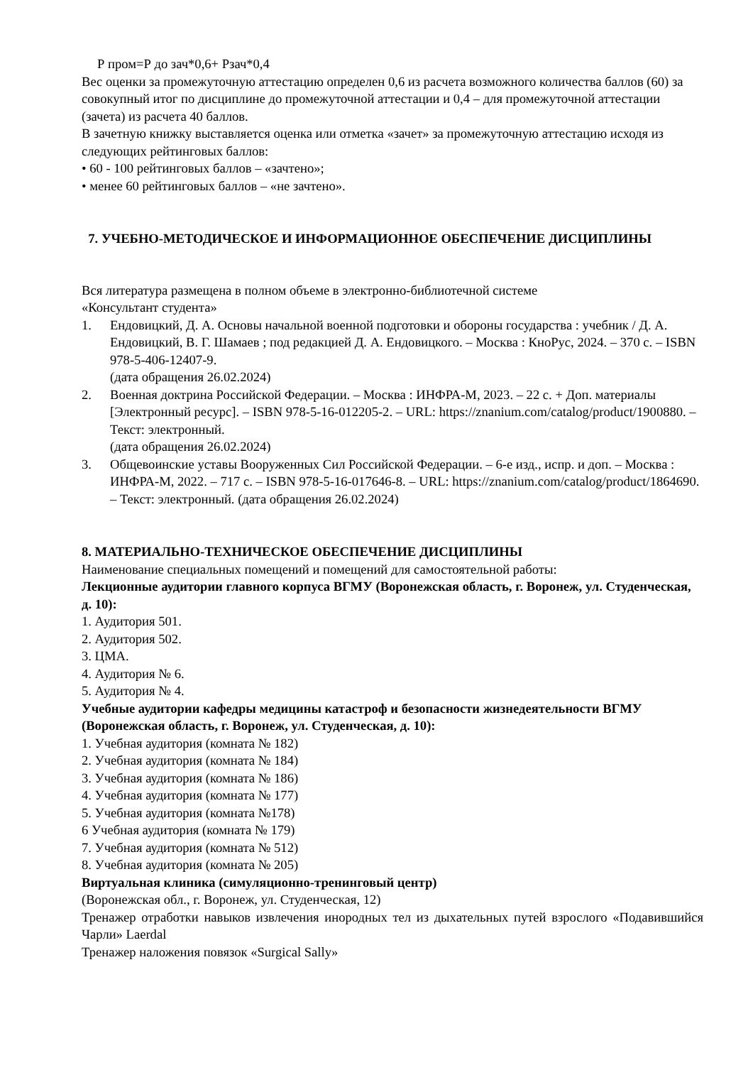Р пром=Р до зач*0,6+ Рзач*0,4
Вес оценки за промежуточную аттестацию определен 0,6 из расчета возможного количества баллов (60) за совокупный итог по дисциплине до промежуточной аттестации и 0,4 – для промежуточной аттестации (зачета) из расчета 40 баллов.
В зачетную книжку выставляется оценка или отметка «зачет» за промежуточную аттестацию исходя из следующих рейтинговых баллов:
• 60 - 100 рейтинговых баллов – «зачтено»;
• менее 60 рейтинговых баллов – «не зачтено».
7. УЧЕБНО-МЕТОДИЧЕСКОЕ И ИНФОРМАЦИОННОЕ ОБЕСПЕЧЕНИЕ ДИСЦИПЛИНЫ
Вся литература размещена в полном объеме в электронно-библиотечной системе
«Консультант студента»
1. Ендовицкий, Д. А. Основы начальной военной подготовки и обороны государства : учебник / Д. А. Ендовицкий, В. Г. Шамаев ; под редакцией Д. А. Ендовицкого. – Москва : КноРус, 2024. – 370 с. – ISBN 978-5-406-12407-9.
(дата обращения 26.02.2024)
2. Военная доктрина Российской Федерации. – Москва : ИНФРА-М, 2023. – 22 с. + Доп. материалы [Электронный ресурс]. – ISBN 978-5-16-012205-2. – URL: https://znanium.com/catalog/product/1900880. – Текст: электронный.
(дата обращения 26.02.2024)
3. Общевоинские уставы Вооруженных Сил Российской Федерации. – 6-е изд., испр. и доп. – Москва : ИНФРА-М, 2022. – 717 с. – ISBN 978-5-16-017646-8. – URL: https://znanium.com/catalog/product/1864690. – Текст: электронный. (дата обращения 26.02.2024)
8. МАТЕРИАЛЬНО-ТЕХНИЧЕСКОЕ ОБЕСПЕЧЕНИЕ ДИСЦИПЛИНЫ
Наименование специальных помещений и помещений для самостоятельной работы:
Лекционные аудитории главного корпуса ВГМУ (Воронежская область, г. Воронеж, ул. Студенческая, д. 10):
1. Аудитория 501.
2. Аудитория 502.
3. ЦМА.
4. Аудитория № 6.
5. Аудитория № 4.
Учебные аудитории кафедры медицины катастроф и безопасности жизнедеятельности ВГМУ (Воронежская область, г. Воронеж, ул. Студенческая, д. 10):
1. Учебная аудитория (комната № 182)
2. Учебная аудитория (комната № 184)
3. Учебная аудитория (комната № 186)
4. Учебная аудитория (комната № 177)
5. Учебная аудитория (комната №178)
6 Учебная аудитория (комната № 179)
7. Учебная аудитория (комната № 512)
8. Учебная аудитория (комната № 205)
Виртуальная клиника (симуляционно-тренинговый центр)
(Воронежская обл., г. Воронеж, ул. Студенческая, 12)
Тренажер отработки навыков извлечения инородных тел из дыхательных путей взрослого «Подавившийся Чарли» Laerdal
Тренажер наложения повязок «Surgical Sally»